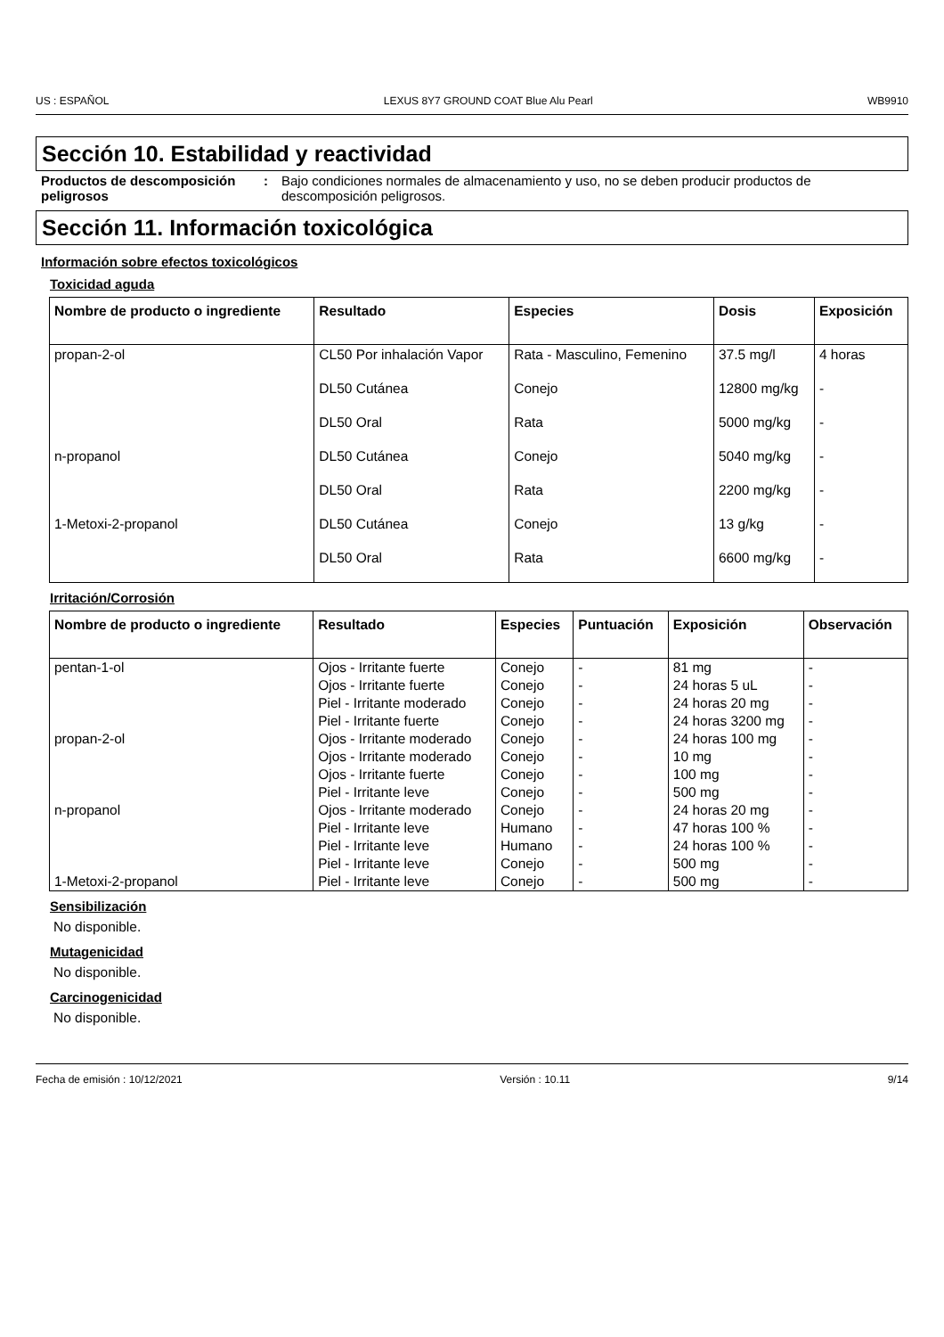US : ESPAÑOL LEXUS 8Y7 GROUND COAT Blue Alu Pearl WB9910
Sección 10. Estabilidad y reactividad
Productos de descomposición peligrosos
: Bajo condiciones normales de almacenamiento y uso, no se deben producir productos de descomposición peligrosos.
Sección 11. Información toxicológica
Información sobre efectos toxicológicos
Toxicidad aguda
| Nombre de producto o ingrediente | Resultado | Especies | Dosis | Exposición |
| --- | --- | --- | --- | --- |
| propan-2-ol | CL50 Por inhalación Vapor | Rata - Masculino, Femenino | 37.5 mg/l | 4 horas |
| | DL50 Cutánea | Conejo | 12800 mg/kg | - |
| | DL50 Oral | Rata | 5000 mg/kg | - |
| n-propanol | DL50 Cutánea | Conejo | 5040 mg/kg | - |
| | DL50 Oral | Rata | 2200 mg/kg | - |
| 1-Metoxi-2-propanol | DL50 Cutánea | Conejo | 13 g/kg | - |
| | DL50 Oral | Rata | 6600 mg/kg | - |
Irritación/Corrosión
| Nombre de producto o ingrediente | Resultado | Especies | Puntuación | Exposición | Observación |
| --- | --- | --- | --- | --- | --- |
| pentan-1-ol | Ojos - Irritante fuerte | Conejo | - | 81 mg | - |
| | Ojos - Irritante fuerte | Conejo | - | 24 horas 5 uL | - |
| | Piel - Irritante moderado | Conejo | - | 24 horas 20 mg | - |
| | Piel - Irritante fuerte | Conejo | - | 24 horas 3200 mg | - |
| propan-2-ol | Ojos - Irritante moderado | Conejo | - | 24 horas 100 mg | - |
| | Ojos - Irritante moderado | Conejo | - | 10 mg | - |
| | Ojos - Irritante fuerte | Conejo | - | 100 mg | - |
| | Piel - Irritante leve | Conejo | - | 500 mg | - |
| n-propanol | Ojos - Irritante moderado | Conejo | - | 24 horas 20 mg | - |
| | Piel - Irritante leve | Humano | - | 47 horas 100 % | - |
| | Piel - Irritante leve | Humano | - | 24 horas 100 % | - |
| | Piel - Irritante leve | Conejo | - | 500 mg | - |
| 1-Metoxi-2-propanol | Piel - Irritante leve | Conejo | - | 500 mg | - |
Sensibilización
No disponible.
Mutagenicidad
No disponible.
Carcinogenicidad
No disponible.
Fecha de emisión : 10/12/2021 Versión : 10.11 9/14